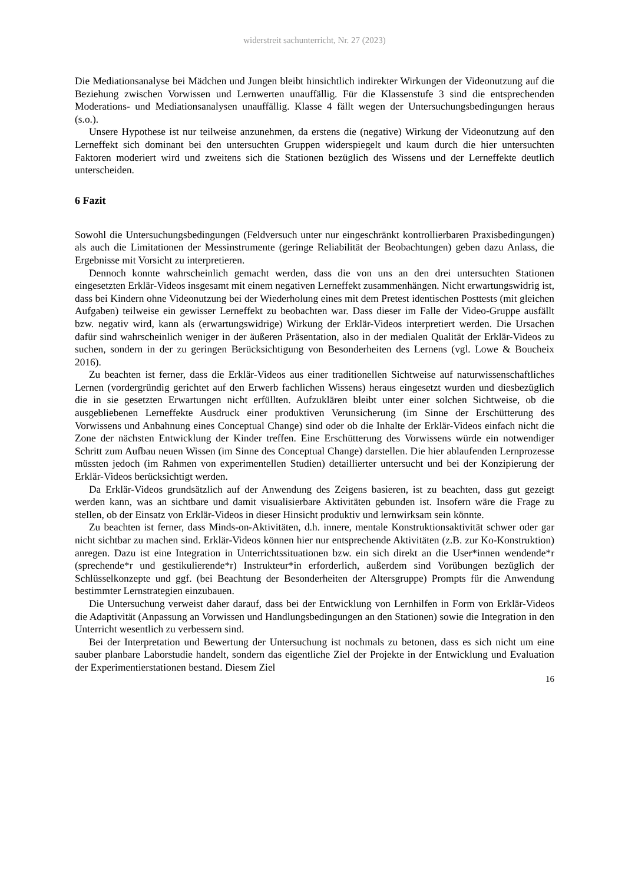widerstreit sachunterricht, Nr. 27 (2023)
Die Mediationsanalyse bei Mädchen und Jungen bleibt hinsichtlich indirekter Wirkungen der Videonutzung auf die Beziehung zwischen Vorwissen und Lernwerten unauffällig. Für die Klassenstufe 3 sind die entsprechenden Moderations- und Mediationsanalysen unauffällig. Klasse 4 fällt wegen der Untersuchungsbedingungen heraus (s.o.).
Unsere Hypothese ist nur teilweise anzunehmen, da erstens die (negative) Wirkung der Videonutzung auf den Lerneffekt sich dominant bei den untersuchten Gruppen widerspiegelt und kaum durch die hier untersuchten Faktoren moderiert wird und zweitens sich die Stationen bezüglich des Wissens und der Lerneffekte deutlich unterscheiden.
6 Fazit
Sowohl die Untersuchungsbedingungen (Feldversuch unter nur eingeschränkt kontrollierbaren Praxisbedingungen) als auch die Limitationen der Messinstrumente (geringe Reliabilität der Beobachtungen) geben dazu Anlass, die Ergebnisse mit Vorsicht zu interpretieren.
Dennoch konnte wahrscheinlich gemacht werden, dass die von uns an den drei untersuchten Stationen eingesetzten Erklär-Videos insgesamt mit einem negativen Lerneffekt zusammenhängen. Nicht erwartungswidrig ist, dass bei Kindern ohne Videonutzung bei der Wiederholung eines mit dem Pretest identischen Posttests (mit gleichen Aufgaben) teilweise ein gewisser Lerneffekt zu beobachten war. Dass dieser im Falle der Video-Gruppe ausfällt bzw. negativ wird, kann als (erwartungswidrige) Wirkung der Erklär-Videos interpretiert werden. Die Ursachen dafür sind wahrscheinlich weniger in der äußeren Präsentation, also in der medialen Qualität der Erklär-Videos zu suchen, sondern in der zu geringen Berücksichtigung von Besonderheiten des Lernens (vgl. Lowe & Boucheix 2016).
Zu beachten ist ferner, dass die Erklär-Videos aus einer traditionellen Sichtweise auf naturwissenschaftliches Lernen (vordergründig gerichtet auf den Erwerb fachlichen Wissens) heraus eingesetzt wurden und diesbezüglich die in sie gesetzten Erwartungen nicht erfüllten. Aufzuklären bleibt unter einer solchen Sichtweise, ob die ausgebliebenen Lerneffekte Ausdruck einer produktiven Verunsicherung (im Sinne der Erschütterung des Vorwissens und Anbahnung eines Conceptual Change) sind oder ob die Inhalte der Erklär-Videos einfach nicht die Zone der nächsten Entwicklung der Kinder treffen. Eine Erschütterung des Vorwissens würde ein notwendiger Schritt zum Aufbau neuen Wissen (im Sinne des Conceptual Change) darstellen. Die hier ablaufenden Lernprozesse müssten jedoch (im Rahmen von experimentellen Studien) detaillierter untersucht und bei der Konzipierung der Erklär-Videos berücksichtigt werden.
Da Erklär-Videos grundsätzlich auf der Anwendung des Zeigens basieren, ist zu beachten, dass gut gezeigt werden kann, was an sichtbare und damit visualisierbare Aktivitäten gebunden ist. Insofern wäre die Frage zu stellen, ob der Einsatz von Erklär-Videos in dieser Hinsicht produktiv und lernwirksam sein könnte.
Zu beachten ist ferner, dass Minds-on-Aktivitäten, d.h. innere, mentale Konstruktionsaktivität schwer oder gar nicht sichtbar zu machen sind. Erklär-Videos können hier nur entsprechende Aktivitäten (z.B. zur Ko-Konstruktion) anregen. Dazu ist eine Integration in Unterrichtssituationen bzw. ein sich direkt an die User*innen wendende*r (sprechende*r und gestikulierende*r) Instrukteur*in erforderlich, außerdem sind Vorübungen bezüglich der Schlüsselkonzepte und ggf. (bei Beachtung der Besonderheiten der Altersgruppe) Prompts für die Anwendung bestimmter Lernstrategien einzubauen.
Die Untersuchung verweist daher darauf, dass bei der Entwicklung von Lernhilfen in Form von Erklär-Videos die Adaptivität (Anpassung an Vorwissen und Handlungsbedingungen an den Stationen) sowie die Integration in den Unterricht wesentlich zu verbessern sind.
Bei der Interpretation und Bewertung der Untersuchung ist nochmals zu betonen, dass es sich nicht um eine sauber planbare Laborstudie handelt, sondern das eigentliche Ziel der Projekte in der Entwicklung und Evaluation der Experimentierstationen bestand. Diesem Ziel
16